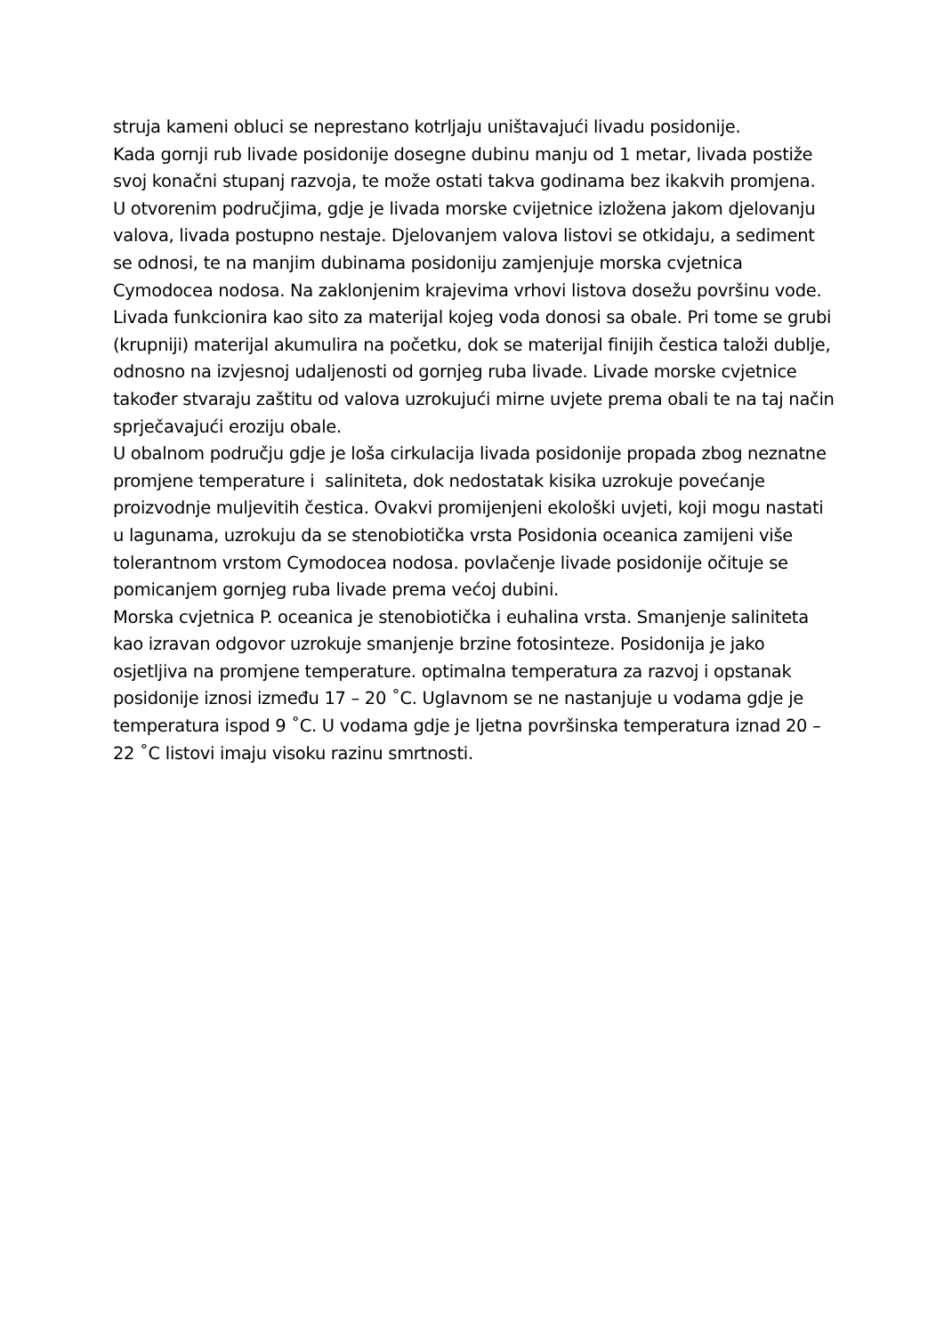struja kameni obluci se neprestano kotrljaju uništavajući livadu posidonije.
Kada gornji rub livade posidonije dosegne dubinu manju od 1 metar, livada postiže svoj konačni stupanj razvoja, te može ostati takva godinama bez ikakvih promjena.
U otvorenim područjima, gdje je livada morske cvijetnice izložena jakom djelovanju valova, livada postupno nestaje. Djelovanjem valova listovi se otkidaju, a sediment se odnosi, te na manjim dubinama posidoniju zamjenjuje morska cvjetnica Cymodocea nodosa. Na zaklonjenim krajevima vrhovi listova dosežu površinu vode. Livada funkcionira kao sito za materijal kojeg voda donosi sa obale. Pri tome se grubi (krupniji) materijal akumulira na početku, dok se materijal finijih čestica taloži dublje, odnosno na izvjesnoj udaljenosti od gornjeg ruba livade. Livade morske cvjetnice također stvaraju zaštitu od valova uzrokujući mirne uvjete prema obali te na taj način sprječavajući eroziju obale.
U obalnom području gdje je loša cirkulacija livada posidonije propada zbog neznatne promjene temperature i saliniteta, dok nedostatak kisika uzrokuje povećanje proizvodnje muljevitih čestica. Ovakvi promijenjeni ekološki uvjeti, koji mogu nastati u lagunama, uzrokuju da se stenobiotička vrsta Posidonia oceanica zamijeni više tolerantnom vrstom Cymodocea nodosa. povlačenje livade posidonije očituje se pomicanjem gornjeg ruba livade prema većoj dubini.
Morska cvjetnica P. oceanica je stenobiotička i euhalina vrsta. Smanjenje saliniteta kao izravan odgovor uzrokuje smanjenje brzine fotosinteze. Posidonija je jako osjetljiva na promjene temperature. optimalna temperatura za razvoj i opstanak posidonije iznosi između 17 – 20 ˚C. Uglavnom se ne nastanjuje u vodama gdje je temperatura ispod 9 ˚C. U vodama gdje je ljetna površinska temperatura iznad 20 – 22 ˚C listovi imaju visoku razinu smrtnosti.